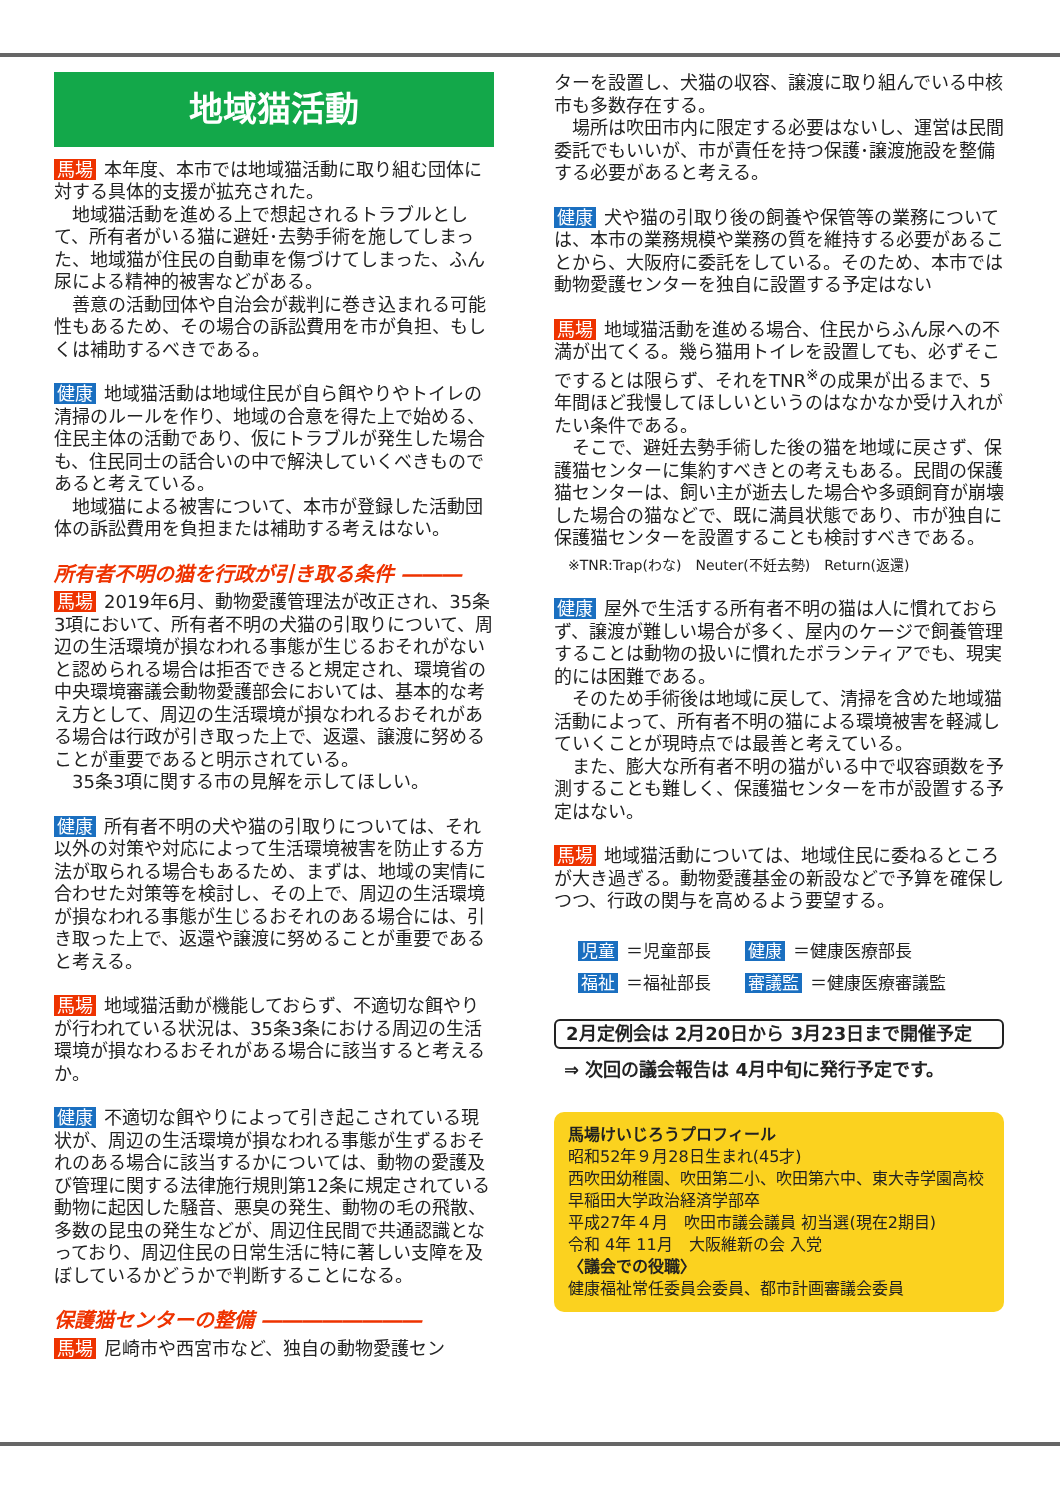地域猫活動
馬場 本年度、本市では地域猫活動に取り組む団体に対する具体的支援が拡充された。
　地域猫活動を進める上で想起されるトラブルとして、所有者がいる猫に避妊･去勢手術を施してしまった、地域猫が住民の自動車を傷づけてしまった、ふん尿による精神的被害などがある。
　善意の活動団体や自治会が裁判に巻き込まれる可能性もあるため、その場合の訴訟費用を市が負担、もしくは補助するべきである。
健康 地域猫活動は地域住民が自ら餌やりやトイレの清掃のルールを作り、地域の合意を得た上で始める、住民主体の活動であり、仮にトラブルが発生した場合も、住民同士の話合いの中で解決していくべきものであると考えている。
　地域猫による被害について、本市が登録した活動団体の訴訟費用を負担または補助する考えはない。
所有者不明の猫を行政が引き取る条件 ―――
馬場 2019年6月、動物愛護管理法が改正され、35条3項において、所有者不明の犬猫の引取りについて、周辺の生活環境が損なわれる事態が生じるおそれがないと認められる場合は拒否できると規定され、環境省の中央環境審議会動物愛護部会においては、基本的な考え方として、周辺の生活環境が損なわれるおそれがある場合は行政が引き取った上で、返還、譲渡に努めることが重要であると明示されている。
　35条3項に関する市の見解を示してほしい。
健康 所有者不明の犬や猫の引取りについては、それ以外の対策や対応によって生活環境被害を防止する方法が取られる場合もあるため、まずは、地域の実情に合わせた対策等を検討し、その上で、周辺の生活環境が損なわれる事態が生じるおそれのある場合には、引き取った上で、返還や譲渡に努めることが重要であると考える。
馬場 地域猫活動が機能しておらず、不適切な餌やりが行われている状況は、35条3条における周辺の生活環境が損なわるおそれがある場合に該当すると考えるか。
健康 不適切な餌やりによって引き起こされている現状が、周辺の生活環境が損なわれる事態が生ずるおそれのある場合に該当するかについては、動物の愛護及び管理に関する法律施行規則第12条に規定されている動物に起因した騒音、悪臭の発生、動物の毛の飛散、多数の昆虫の発生などが、周辺住民間で共通認識となっており、周辺住民の日常生活に特に著しい支障を及ぼしているかどうかで判断することになる。
保護猫センターの整備 ――――――――
馬場 尼崎市や西宮市など、独自の動物愛護セン
ターを設置し、犬猫の収容、譲渡に取り組んでいる中核市も多数存在する。
　場所は吹田市内に限定する必要はないし、運営は民間委託でもいいが、市が責任を持つ保護･譲渡施設を整備する必要があると考える。
健康 犬や猫の引取り後の飼養や保管等の業務については、本市の業務規模や業務の質を維持する必要があることから、大阪府に委託をしている。そのため、本市では動物愛護センターを独自に設置する予定はない
馬場 地域猫活動を進める場合、住民からふん尿への不満が出てくる。幾ら猫用トイレを設置しても、必ずそこでするとは限らず、それをTNR<sup>※</sup>の成果が出るまで、5年間ほど我慢してほしいというのはなかなか受け入れがたい条件である。
　そこで、避妊去勢手術した後の猫を地域に戻さず、保護猫センターに集約すべきとの考えもある。民間の保護猫センターは、飼い主が逝去した場合や多頭飼育が崩壊した場合の猫などで、既に満員状態であり、市が独自に保護猫センターを設置することも検討すべきである。
※TNR:Trap(わな)　Neuter(不妊去勢)　Return(返還)
健康 屋外で生活する所有者不明の猫は人に慣れておらず、譲渡が難しい場合が多く、屋内のケージで飼養管理することは動物の扱いに慣れたボランティアでも、現実的には困難である。
　そのため手術後は地域に戻して、清掃を含めた地域猫活動によって、所有者不明の猫による環境被害を軽減していくことが現時点では最善と考えている。
　また、膨大な所有者不明の猫がいる中で収容頭数を予測することも難しく、保護猫センターを市が設置する予定はない。
馬場 地域猫活動については、地域住民に委ねるところが大き過ぎる。動物愛護基金の新設などで予算を確保しつつ、行政の関与を高めるよう要望する。
児童 ＝児童部長　　健康 ＝健康医療部長
福祉 ＝福祉部長　　審議監 ＝健康医療審議監
2月定例会は 2月20日から 3月23日まで開催予定
⇒ 次回の議会報告は 4月中旬に発行予定です。
馬場けいじろうプロフィール
昭和52年９月28日生まれ(45才)
西吹田幼稚園、吹田第二小、吹田第六中、東大寺学園高校
早稲田大学政治経済学部卒
平成27年４月　吹田市議会議員 初当選(現在2期目)
令和 4年 11月　大阪維新の会 入党
〈議会での役職〉
健康福祉常任委員会委員、都市計画審議会委員